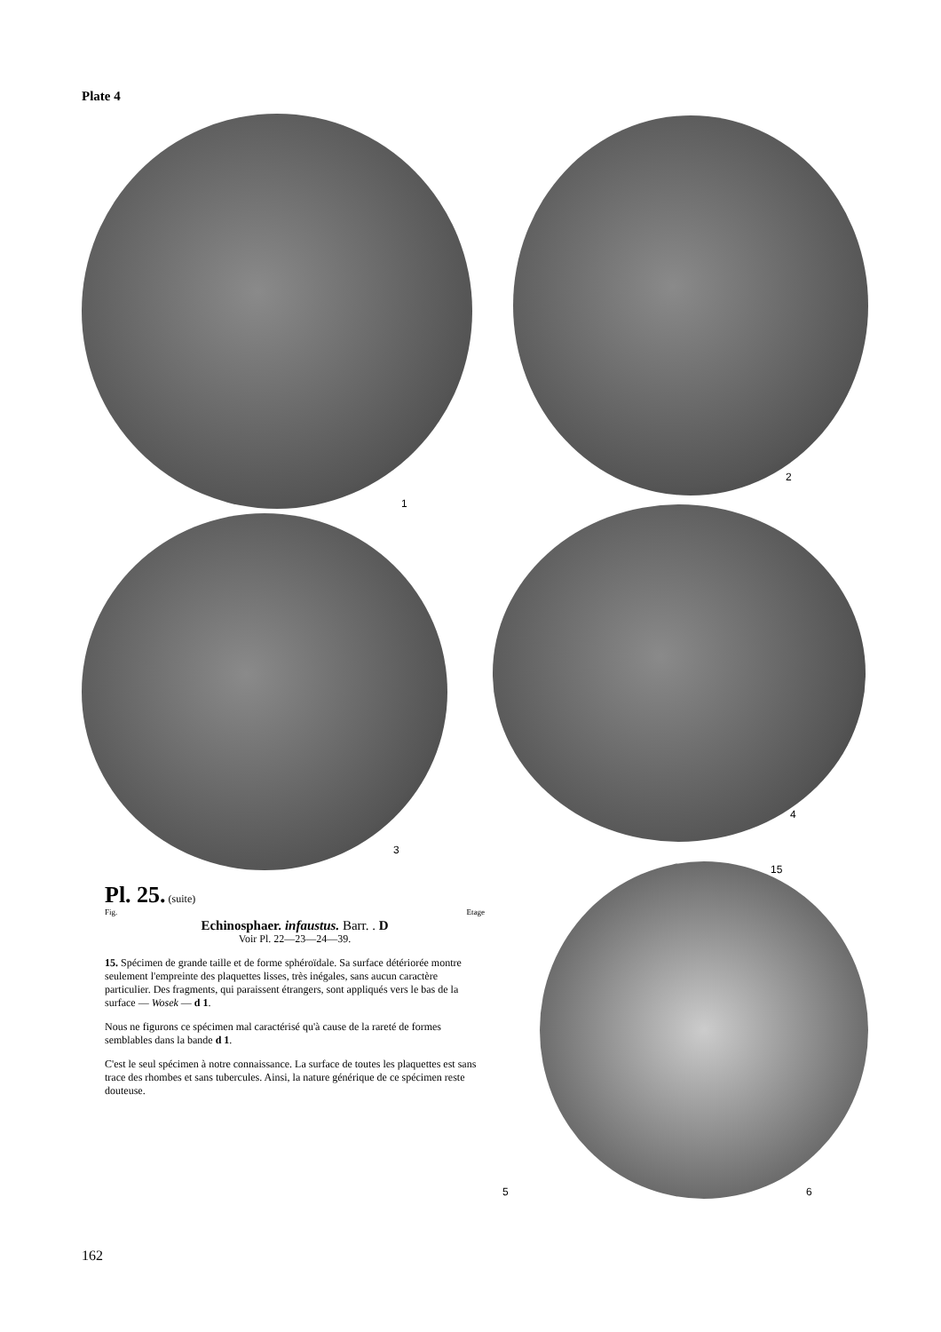Plate 4
1
2
3
4
15
5 6
Pl. 25. (suite)
Fig. Etage
Echinosphaer. infaustus. Barr. . D
Voir Pl. 22—23—24—39.
15. Spécimen de grande taille et de forme sphéroïdale. Sa surface détériorée montre seulement l'empreinte des plaquettes lisses, très inégales, sans aucun caractère particulier. Des fragments, qui paraissent étrangers, sont appliqués vers le bas de la surface — Wosek — d 1.
Nous ne figurons ce spécimen mal caractérisé qu'à cause de la rareté de formes semblables dans la bande d 1.
C'est le seul spécimen à notre connaissance. La surface de toutes les plaquettes est sans trace des rhombes et sans tubercules. Ainsi, la nature générique de ce spécimen reste douteuse.
162